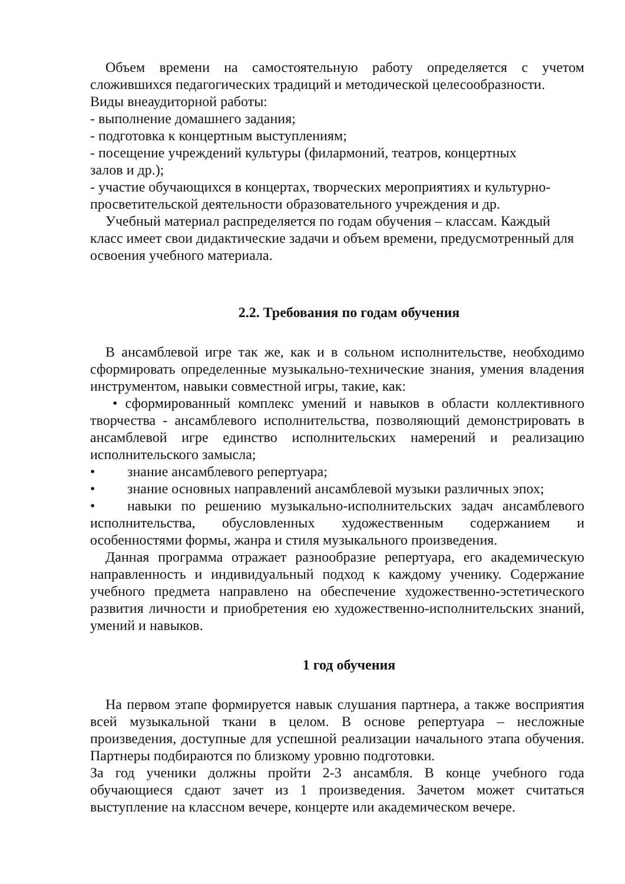Объем времени на самостоятельную работу определяется с учетом сложившихся педагогических традиций и методической целесообразности.
Виды внеаудиторной работы:
- выполнение домашнего задания;
- подготовка к концертным выступлениям;
- посещение учреждений культуры (филармоний, театров, концертных
залов и др.);
- участие обучающихся в концертах, творческих мероприятиях и культурно-просветительской деятельности образовательного учреждения и др.
Учебный материал распределяется по годам обучения – классам. Каждый класс имеет свои дидактические задачи и объем времени, предусмотренный для освоения учебного материала.
2.2. Требования по годам обучения
В ансамблевой игре так же, как и в сольном исполнительстве, необходимо сформировать определенные музыкально-технические знания, умения владения инструментом, навыки совместной игры, такие, как:
• сформированный комплекс умений и навыков в области коллективного творчества - ансамблевого исполнительства, позволяющий демонстрировать в ансамблевой игре единство исполнительских намерений и реализацию исполнительского замысла;
• знание ансамблевого репертуара;
• знание основных направлений ансамблевой музыки различных эпох;
• навыки по решению музыкально-исполнительских задач ансамблевого исполнительства, обусловленных художественным содержанием и особенностями формы, жанра и стиля музыкального произведения.
Данная программа отражает разнообразие репертуара, его академическую направленность и индивидуальный подход к каждому ученику. Содержание учебного предмета направлено на обеспечение художественно-эстетического развития личности и приобретения ею художественно-исполнительских знаний, умений и навыков.
1 год обучения
На первом этапе формируется навык слушания партнера, а также восприятия всей музыкальной ткани в целом. В основе репертуара – несложные произведения, доступные для успешной реализации начального этапа обучения. Партнеры подбираются по близкому уровню подготовки.
За год ученики должны пройти 2-3 ансамбля. В конце учебного года обучающиеся сдают зачет из 1 произведения. Зачетом может считаться выступление на классном вечере, концерте или академическом вечере.